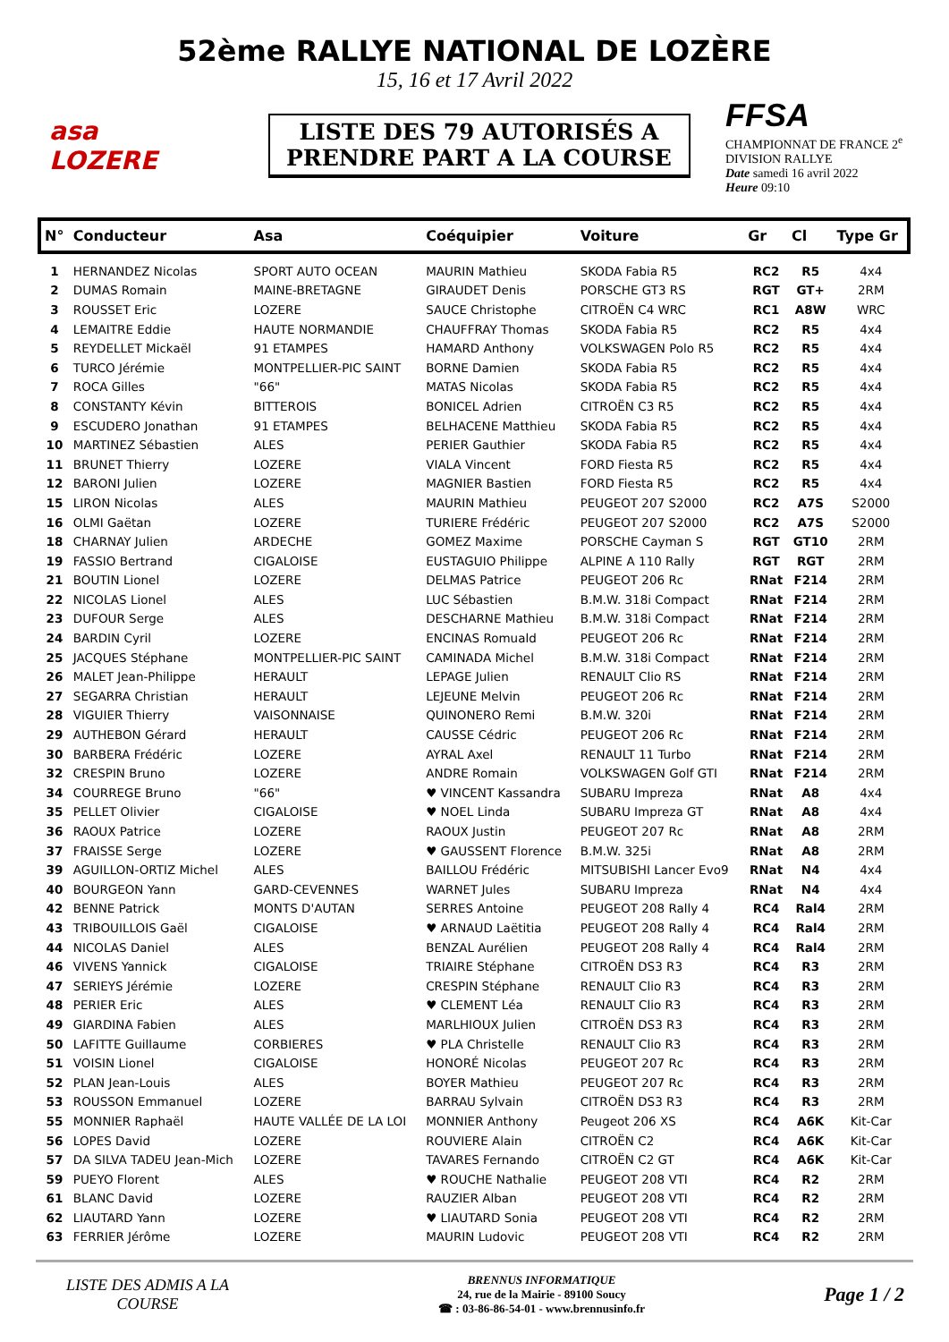52ème RALLYE NATIONAL DE LOZÈRE
15, 16 et 17 Avril 2022
asa
LOZERE
LISTE DES 79 AUTORISÉS A
PRENDRE PART A LA COURSE
FFSA
CHAMPIONNAT DE FRANCE 2<sup>e</sup> DIVISION RALLYE
Date samedi 16 avril 2022
Heure 09:10
| N° | Conducteur | Asa | Coéquipier | Voiture | Gr | Cl | Type Gr |
| --- | --- | --- | --- | --- | --- | --- | --- |
| 1 | HERNANDEZ Nicolas | SPORT AUTO OCEAN | MAURIN Mathieu | SKODA Fabia R5 | RC2 | R5 | 4x4 |
| 2 | DUMAS Romain | MAINE-BRETAGNE | GIRAUDET Denis | PORSCHE GT3 RS | RGT | GT+ | 2RM |
| 3 | ROUSSET Eric | LOZERE | SAUCE Christophe | CITROËN C4 WRC | RC1 | A8W | WRC |
| 4 | LEMAITRE Eddie | HAUTE NORMANDIE | CHAUFFRAY Thomas | SKODA Fabia R5 | RC2 | R5 | 4x4 |
| 5 | REYDELLET Mickaël | 91 ETAMPES | HAMARD Anthony | VOLKSWAGEN Polo R5 | RC2 | R5 | 4x4 |
| 6 | TURCO Jérémie | MONTPELLIER-PIC SAINT | BORNE Damien | SKODA Fabia R5 | RC2 | R5 | 4x4 |
| 7 | ROCA Gilles | "66" | MATAS Nicolas | SKODA Fabia R5 | RC2 | R5 | 4x4 |
| 8 | CONSTANTY Kévin | BITTEROIS | BONICEL Adrien | CITROËN C3 R5 | RC2 | R5 | 4x4 |
| 9 | ESCUDERO Jonathan | 91 ETAMPES | BELHACENE Matthieu | SKODA Fabia R5 | RC2 | R5 | 4x4 |
| 10 | MARTINEZ Sébastien | ALES | PERIER Gauthier | SKODA Fabia R5 | RC2 | R5 | 4x4 |
| 11 | BRUNET Thierry | LOZERE | VIALA Vincent | FORD Fiesta R5 | RC2 | R5 | 4x4 |
| 12 | BARONI Julien | LOZERE | MAGNIER Bastien | FORD Fiesta R5 | RC2 | R5 | 4x4 |
| 15 | LIRON Nicolas | ALES | MAURIN Mathieu | PEUGEOT 207 S2000 | RC2 | A7S | S2000 |
| 16 | OLMI Gaëtan | LOZERE | TURIERE Frédéric | PEUGEOT 207 S2000 | RC2 | A7S | S2000 |
| 18 | CHARNAY Julien | ARDECHE | GOMEZ Maxime | PORSCHE Cayman S | RGT | GT10 | 2RM |
| 19 | FASSIO Bertrand | CIGALOISE | EUSTAGUIO Philippe | ALPINE A 110 Rally | RGT | RGT | 2RM |
| 21 | BOUTIN Lionel | LOZERE | DELMAS Patrice | PEUGEOT 206 Rc | RNat | F214 | 2RM |
| 22 | NICOLAS Lionel | ALES | LUC Sébastien | B.M.W. 318i Compact | RNat | F214 | 2RM |
| 23 | DUFOUR Serge | ALES | DESCHARNE Mathieu | B.M.W. 318i Compact | RNat | F214 | 2RM |
| 24 | BARDIN Cyril | LOZERE | ENCINAS Romuald | PEUGEOT 206 Rc | RNat | F214 | 2RM |
| 25 | JACQUES Stéphane | MONTPELLIER-PIC SAINT | CAMINADA Michel | B.M.W. 318i Compact | RNat | F214 | 2RM |
| 26 | MALET Jean-Philippe | HERAULT | LEPAGE Julien | RENAULT Clio RS | RNat | F214 | 2RM |
| 27 | SEGARRA Christian | HERAULT | LEJEUNE Melvin | PEUGEOT 206 Rc | RNat | F214 | 2RM |
| 28 | VIGUIER Thierry | VAISONNAISE | QUINONERO Remi | B.M.W. 320i | RNat | F214 | 2RM |
| 29 | AUTHEBON Gérard | HERAULT | CAUSSE Cédric | PEUGEOT 206 Rc | RNat | F214 | 2RM |
| 30 | BARBERA Frédéric | LOZERE | AYRAL Axel | RENAULT 11 Turbo | RNat | F214 | 2RM |
| 32 | CRESPIN Bruno | LOZERE | ANDRE Romain | VOLKSWAGEN Golf GTI | RNat | F214 | 2RM |
| 34 | COURREGE Bruno | "66" | ♥ VINCENT Kassandra | SUBARU Impreza | RNat | A8 | 4x4 |
| 35 | PELLET Olivier | CIGALOISE | ♥ NOEL Linda | SUBARU Impreza GT | RNat | A8 | 4x4 |
| 36 | RAOUX Patrice | LOZERE | RAOUX Justin | PEUGEOT 207 Rc | RNat | A8 | 2RM |
| 37 | FRAISSE Serge | LOZERE | ♥ GAUSSENT Florence | B.M.W. 325i | RNat | A8 | 2RM |
| 39 | AGUILLON-ORTIZ Michel | ALES | BAILLOU Frédéric | MITSUBISHI Lancer Evo9 | RNat | N4 | 4x4 |
| 40 | BOURGEON Yann | GARD-CEVENNES | WARNET Jules | SUBARU Impreza | RNat | N4 | 4x4 |
| 42 | BENNE Patrick | MONTS D'AUTAN | SERRES Antoine | PEUGEOT 208 Rally 4 | RC4 | Ral4 | 2RM |
| 43 | TRIBOUILLOIS Gaël | CIGALOISE | ♥ ARNAUD Laëtitia | PEUGEOT 208 Rally 4 | RC4 | Ral4 | 2RM |
| 44 | NICOLAS Daniel | ALES | BENZAL Aurélien | PEUGEOT 208 Rally 4 | RC4 | Ral4 | 2RM |
| 46 | VIVENS Yannick | CIGALOISE | TRIAIRE Stéphane | CITROËN DS3 R3 | RC4 | R3 | 2RM |
| 47 | SERIEYS Jérémie | LOZERE | CRESPIN Stéphane | RENAULT Clio R3 | RC4 | R3 | 2RM |
| 48 | PERIER Eric | ALES | ♥ CLEMENT Léa | RENAULT Clio R3 | RC4 | R3 | 2RM |
| 49 | GIARDINA Fabien | ALES | MARLHIOUX Julien | CITROËN DS3 R3 | RC4 | R3 | 2RM |
| 50 | LAFITTE Guillaume | CORBIERES | ♥ PLA Christelle | RENAULT Clio R3 | RC4 | R3 | 2RM |
| 51 | VOISIN Lionel | CIGALOISE | HONORÉ Nicolas | PEUGEOT 207 Rc | RC4 | R3 | 2RM |
| 52 | PLAN Jean-Louis | ALES | BOYER Mathieu | PEUGEOT 207 Rc | RC4 | R3 | 2RM |
| 53 | ROUSSON Emmanuel | LOZERE | BARRAU Sylvain | CITROËN DS3 R3 | RC4 | R3 | 2RM |
| 55 | MONNIER Raphaël | HAUTE VALLÉE DE LA LOI | MONNIER Anthony | Peugeot 206 XS | RC4 | A6K | Kit-Car |
| 56 | LOPES David | LOZERE | ROUVIERE Alain | CITROËN C2 | RC4 | A6K | Kit-Car |
| 57 | DA SILVA TADEU Jean-Mich | LOZERE | TAVARES Fernando | CITROËN C2 GT | RC4 | A6K | Kit-Car |
| 59 | PUEYO Florent | ALES | ♥ ROUCHE Nathalie | PEUGEOT 208 VTI | RC4 | R2 | 2RM |
| 61 | BLANC David | LOZERE | RAUZIER Alban | PEUGEOT 208 VTI | RC4 | R2 | 2RM |
| 62 | LIAUTARD Yann | LOZERE | ♥ LIAUTARD Sonia | PEUGEOT 208 VTI | RC4 | R2 | 2RM |
| 63 | FERRIER Jérôme | LOZERE | MAURIN Ludovic | PEUGEOT 208 VTI | RC4 | R2 | 2RM |
LISTE DES ADMIS A LA COURSE
BRENNUS INFORMATIQUE
24, rue de la Mairie - 89100 Soucy
☎ : 03-86-86-54-01 - www.brennusinfo.fr
Page 1 / 2